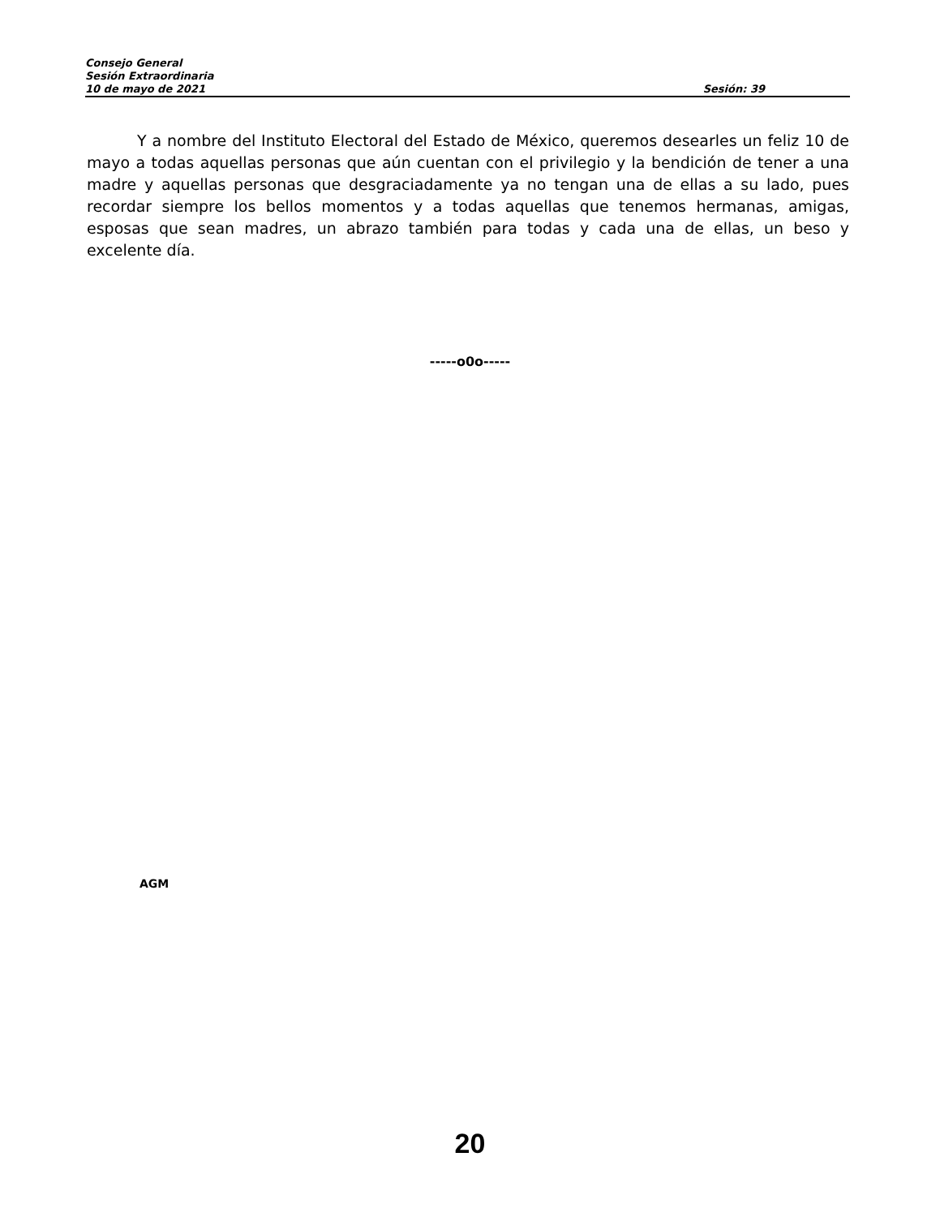Consejo General
Sesión Extraordinaria
10 de mayo de 2021 Sesión: 39
Y a nombre del Instituto Electoral del Estado de México, queremos desearles un feliz 10 de mayo a todas aquellas personas que aún cuentan con el privilegio y la bendición de tener a una madre y aquellas personas que desgraciadamente ya no tengan una de ellas a su lado, pues recordar siempre los bellos momentos y a todas aquellas que tenemos hermanas, amigas, esposas que sean madres, un abrazo también para todas y cada una de ellas, un beso y excelente día.
-----o0o-----
AGM
20